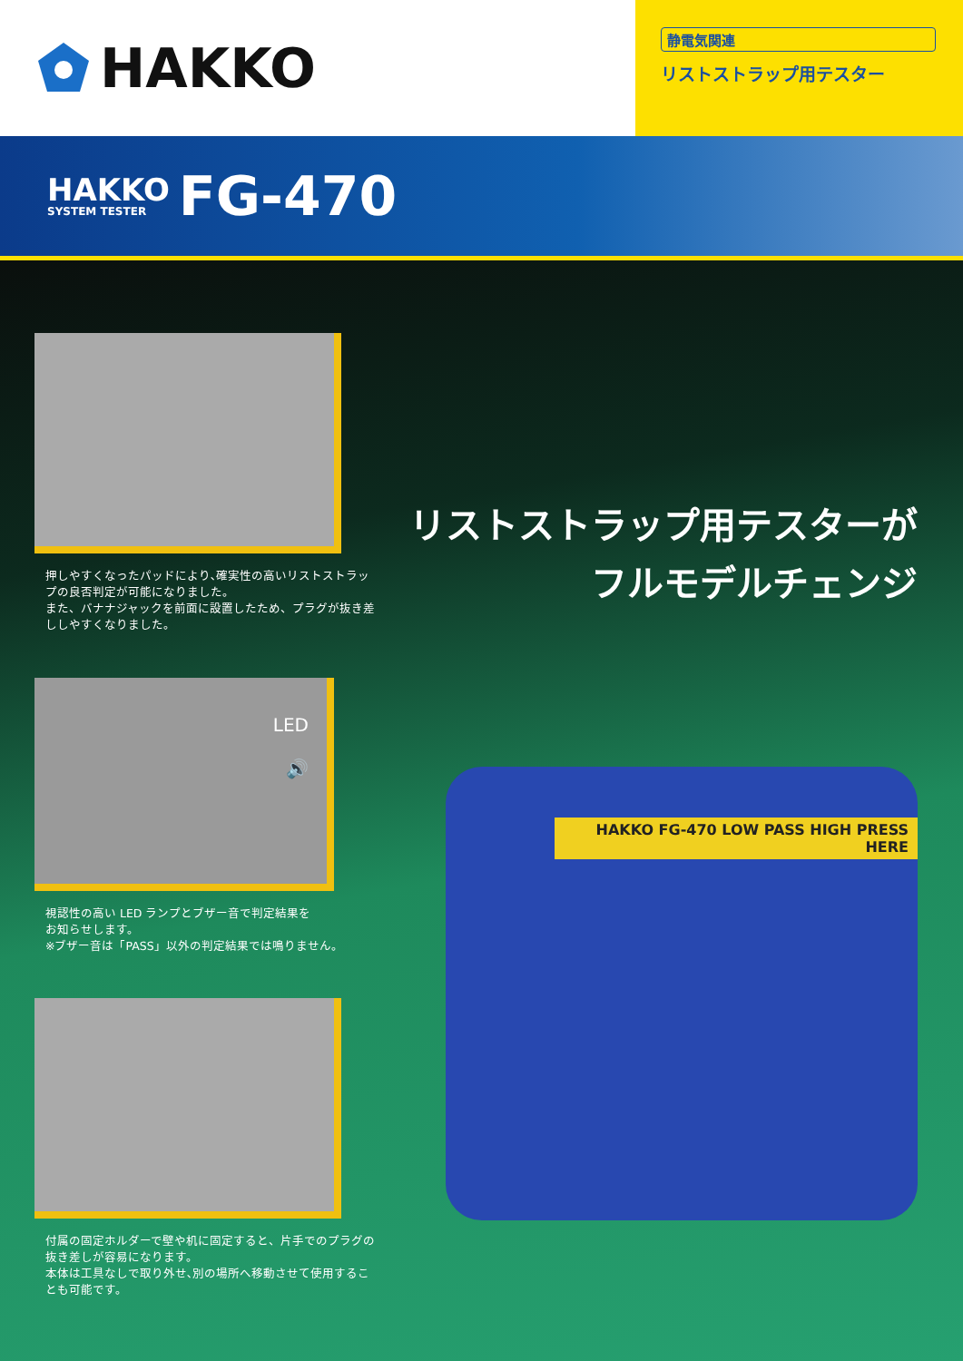HAKKO
静電気関連
リストストラップ用テスター
HAKKO
SYSTEM TESTER
FG-470
押しやすくなったパッドにより､確実性の高いリストストラップの良否判定が可能になりました。
また、バナナジャックを前面に設置したため、プラグが抜き差ししやすくなりました。
LED
🔊
視認性の高い LED ランプとブザー音で判定結果を
お知らせします。
※ブザー音は「PASS」以外の判定結果では鳴りません。
付属の固定ホルダーで壁や机に固定すると、片手でのプラグの抜き差しが容易になります。
本体は工具なしで取り外せ､別の場所へ移動させて使用することも可能です。
リストストラップ用テスターが
フルモデルチェンジ
HAKKO FG-470 LOW PASS HIGH PRESS HERE